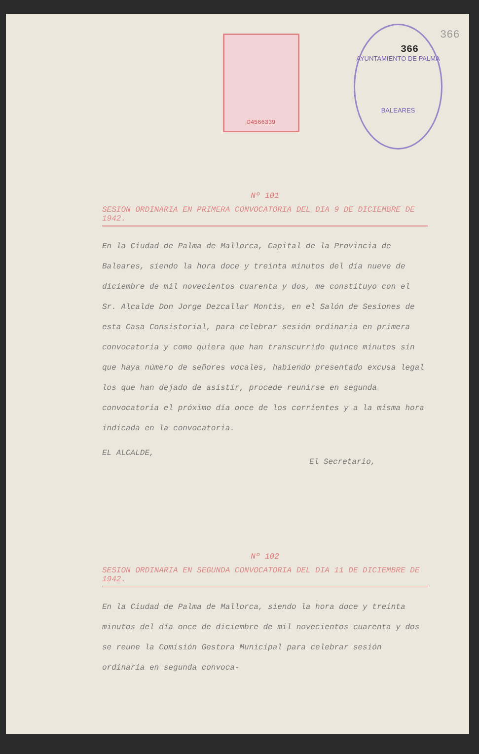D4566339
AYUNTAMIENTO DE PALMA
BALEARES
366
366
Nº 101
SESION ORDINARIA EN PRIMERA CONVOCATORIA DEL DIA 9 DE DICIEMBRE DE 1942.
En la Ciudad de Palma de Mallorca, Capital de la Provincia de Baleares, siendo la hora doce y treinta minutos del día nueve de diciembre de mil novecientos cuarenta y dos, me constituyo con el Sr. Alcalde Don Jorge Dezcallar Montis, en el Salón de Sesiones de esta Casa Consistorial, para celebrar sesión ordinaria en primera convocatoria y como quiera que han transcurrido quince minutos sin que haya número de señores vocales, habiendo presentado excusa legal los que han dejado de asistir, procede reunirse en segunda convocatoria el próximo día once de los corrientes y a la misma hora indicada en la convocatoria.
EL ALCALDE,
El Secretario,
Nº 102
SESION ORDINARIA EN SEGUNDA CONVOCATORIA DEL DIA 11 DE DICIEMBRE DE 1942.
En la Ciudad de Palma de Mallorca, siendo la hora doce y treinta minutos del día once de diciembre de mil novecientos cuarenta y dos se reune la Comisión Gestora Municipal para celebrar sesión ordinaria en segunda convoca-